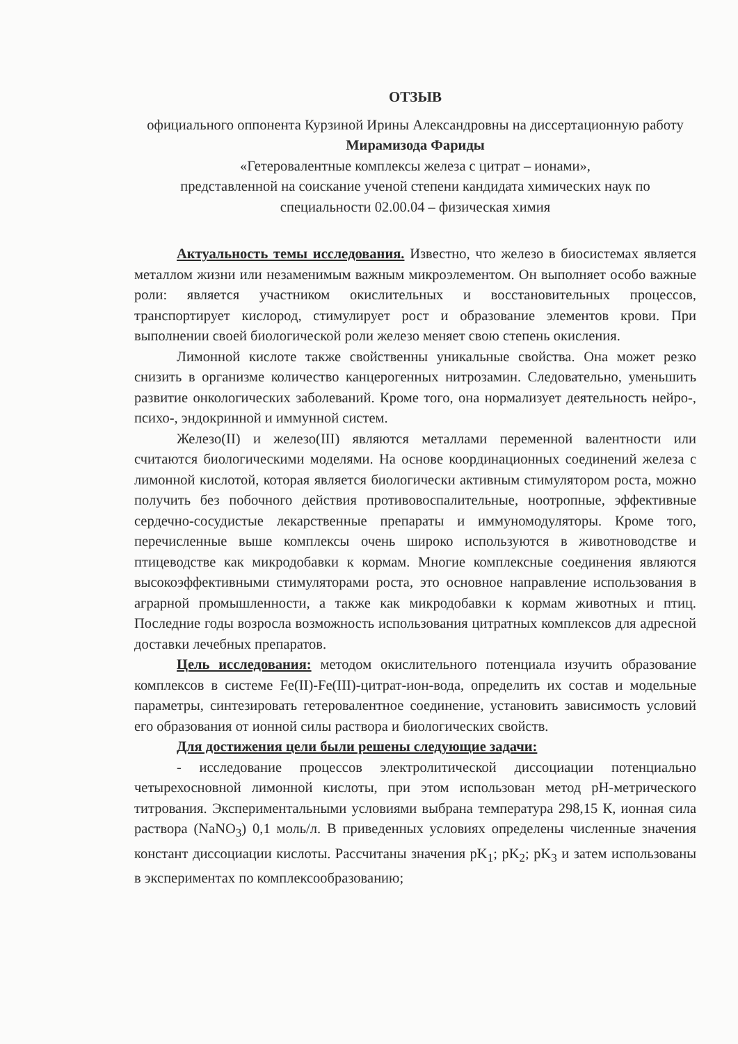ОТЗЫВ
официального оппонента Курзиной Ирины Александровны на диссертационную работу Мирамизода Фариды
«Гетеровалентные комплексы железа с цитрат – ионами»,
представленной на соискание ученой степени кандидата химических наук по
специальности 02.00.04 – физическая химия
Актуальность темы исследования. Известно, что железо в биосистемах является металлом жизни или незаменимым важным микроэлементом. Он выполняет особо важные роли: является участником окислительных и восстановительных процессов, транспортирует кислород, стимулирует рост и образование элементов крови. При выполнении своей биологической роли железо меняет свою степень окисления.
Лимонной кислоте также свойственны уникальные свойства. Она может резко снизить в организме количество канцерогенных нитрозамин. Следовательно, уменьшить развитие онкологических заболеваний. Кроме того, она нормализует деятельность нейро-, психо-, эндокринной и иммунной систем.
Железо(II) и железо(III) являются металлами переменной валентности или считаются биологическими моделями. На основе координационных соединений железа с лимонной кислотой, которая является биологически активным стимулятором роста, можно получить без побочного действия противовоспалительные, ноотропные, эффективные сердечно-сосудистые лекарственные препараты и иммуномодуляторы. Кроме того, перечисленные выше комплексы очень широко используются в животноводстве и птицеводстве как микродобавки к кормам. Многие комплексные соединения являются высокоэффективными стимуляторами роста, это основное направление использования в аграрной промышленности, а также как микродобавки к кормам животных и птиц. Последние годы возросла возможность использования цитратных комплексов для адресной доставки лечебных препаратов.
Цель исследования: методом окислительного потенциала изучить образование комплексов в системе Fe(II)-Fe(III)-цитрат-ион-вода, определить их состав и модельные параметры, синтезировать гетеровалентное соединение, установить зависимость условий его образования от ионной силы раствора и биологических свойств.
Для достижения цели были решены следующие задачи:
- исследование процессов электролитической диссоциации потенциально четырехосновной лимонной кислоты, при этом использован метод pH-метрического титрования. Экспериментальными условиями выбрана температура 298,15 К, ионная сила раствора (NaNO<sub>3</sub>) 0,1 моль/л. В приведенных условиях определены численные значения констант диссоциации кислоты. Рассчитаны значения pK<sub>1</sub>; pK<sub>2</sub>; pK<sub>3</sub> и затем использованы в экспериментах по комплексообразованию;